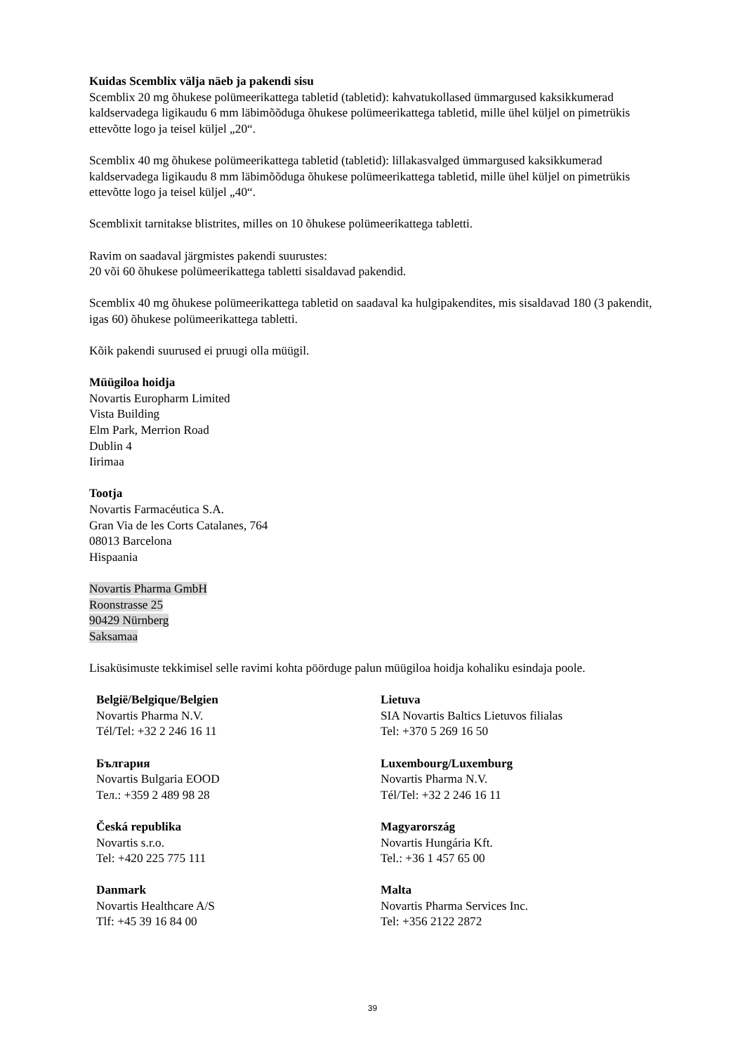Kuidas Scemblix välja näeb ja pakendi sisu
Scemblix 20 mg õhukese polümeerikattega tabletid (tabletid): kahvatukollased ümmargused kaksikkumerad kaldservadega ligikaudu 6 mm läbimõõduga õhukese polümeerikattega tabletid, mille ühel küljel on pimetrükis ettevõtte logo ja teisel küljel „20“.
Scemblix 40 mg õhukese polümeerikattega tabletid (tabletid): lillakasvalged ümmargused kaksikkumerad kaldservadega ligikaudu 8 mm läbimõõduga õhukese polümeerikattega tabletid, mille ühel küljel on pimetrükis ettevõtte logo ja teisel küljel „40“.
Scemblixit tarnitakse blistrites, milles on 10 õhukese polümeerikattega tabletti.
Ravim on saadaval järgmistes pakendi suurustes:
20 või 60 õhukese polümeerikattega tabletti sisaldavad pakendid.
Scemblix 40 mg õhukese polümeerikattega tabletid on saadaval ka hulgipakendites, mis sisaldavad 180 (3 pakendit, igas 60) õhukese polümeerikattega tabletti.
Kõik pakendi suurused ei pruugi olla müügil.
Müügiloa hoidja
Novartis Europharm Limited
Vista Building
Elm Park, Merrion Road
Dublin 4
Iirimaa
Tootja
Novartis Farmacéutica S.A.
Gran Via de les Corts Catalanes, 764
08013 Barcelona
Hispaania
Novartis Pharma GmbH
Roonstrasse 25
90429 Nürnberg
Saksamaa
Lisaküsimuste tekkimisel selle ravimi kohta pöörduge palun müügiloa hoidja kohaliku esindaja poole.
| België/Belgique/Belgien Novartis Pharma N.V. Tél/Tel: +32 2 246 16 11 | Lietuva SIA Novartis Baltics Lietuvos filialas Tel: +370 5 269 16 50 |
| България Novartis Bulgaria EOOD Тел.: +359 2 489 98 28 | Luxembourg/Luxemburg Novartis Pharma N.V. Tél/Tel: +32 2 246 16 11 |
| Česká republika Novartis s.r.o. Tel: +420 225 775 111 | Magyarország Novartis Hungária Kft. Tel.: +36 1 457 65 00 |
| Danmark Novartis Healthcare A/S Tlf: +45 39 16 84 00 | Malta Novartis Pharma Services Inc. Tel: +356 2122 2872 |
39